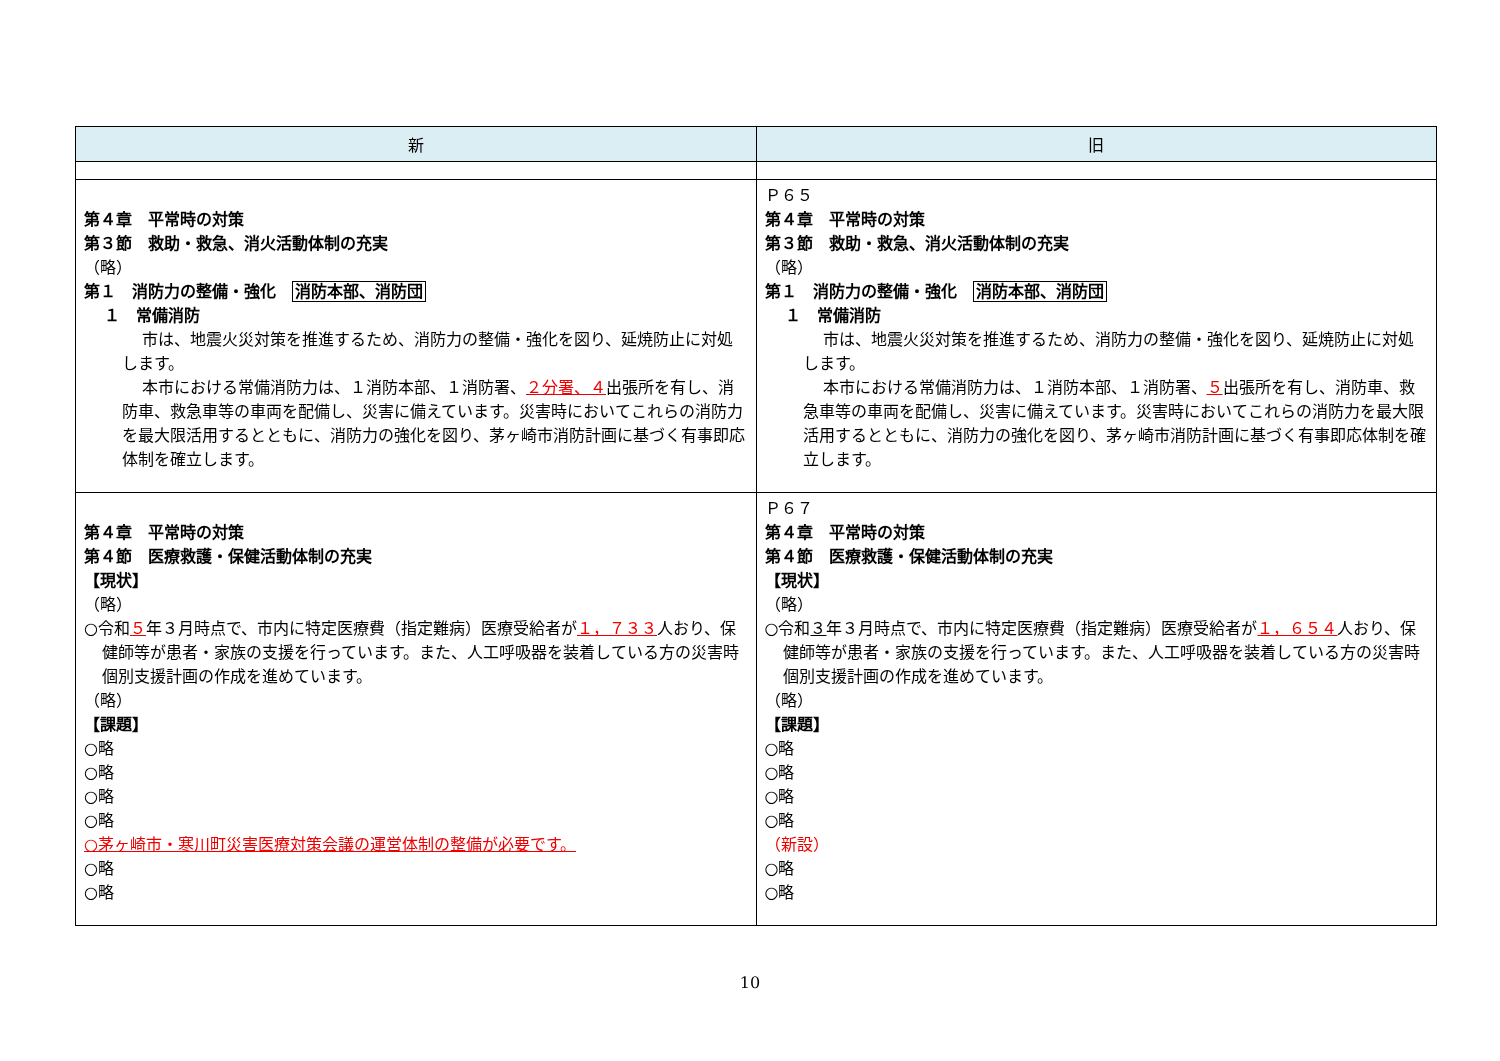| 新 | 旧 |
| --- | --- |
| 第４章 平常時の対策 第３節 救助・救急、消火活動体制の充実 （略） 第１ 消防力の整備・強化 消防本部、消防団 １ 常備消防 市は、地震火災対策を推進するため、消防力の整備・強化を図り、延焼防止に対処します。 本市における常備消防力は、１消防本部、１消防署、 ２分署、４ 出張所を有し、消防車、救急車等の車両を配備し、災害に備えています。災害時においてこれらの消防力を最大限活用するとともに、消防力の強化を図り、茅ヶ崎市消防計画に基づく有事即応体制を確立します。 | Ｐ６５ 第４章 平常時の対策 第３節 救助・救急、消火活動体制の充実 （略） 第１ 消防力の整備・強化 消防本部、消防団 １ 常備消防 市は、地震火災対策を推進するため、消防力の整備・強化を図り、延焼防止に対処します。 本市における常備消防力は、１消防本部、１消防署、 ５ 出張所を有し、消防車、救急車等の車両を配備し、災害に備えています。災害時においてこれらの消防力を最大限活用するとともに、消防力の強化を図り、茅ヶ崎市消防計画に基づく有事即応体制を確立します。 |
| 第４章 平常時の対策 第４節 医療救護・保健活動体制の充実 【現状】 （略） ○令和 ５ 年３月時点で、市内に特定医療費（指定難病）医療受給者が １，７３３ 人おり、保健師等が患者・家族の支援を行っています。また、人工呼吸器を装着している方の災害時個別支援計画の作成を進めています。 （略） 【課題】 ○略 ○略 ○略 ○略 ○茅ヶ崎市・寒川町災害医療対策会議の運営体制の整備が必要です。 ○略 ○略 | Ｐ６７ 第４章 平常時の対策 第４節 医療救護・保健活動体制の充実 【現状】 （略） ○令和 ３ 年３月時点で、市内に特定医療費（指定難病）医療受給者が １，６５４ 人おり、保健師等が患者・家族の支援を行っています。また、人工呼吸器を装着している方の災害時個別支援計画の作成を進めています。 （略） 【課題】 ○略 ○略 ○略 ○略 （新設） ○略 ○略 |
10